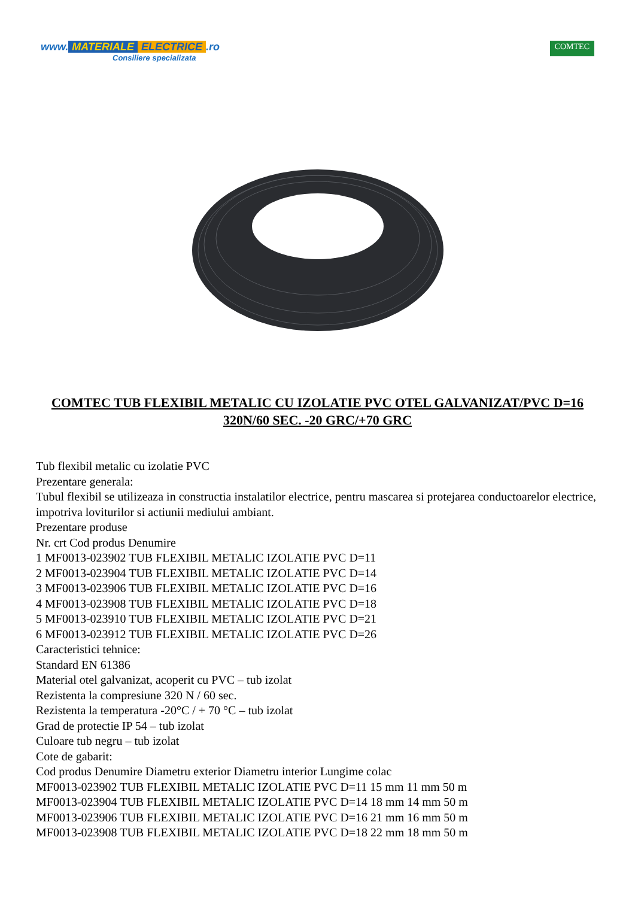www. MATERIALE ELECTRICE.ro
Consiliere specializata
COMTEC
COMTEC TUB FLEXIBIL METALIC CU IZOLATIE PVC OTEL GALVANIZAT/PVC D=16 320N/60 SEC. -20 GRC/+70 GRC
Tub flexibil metalic cu izolatie PVC
Prezentare generala:
Tubul flexibil se utilizeaza in constructia instalatilor electrice, pentru mascarea si protejarea conductoarelor electrice, impotriva loviturilor si actiunii mediului ambiant.
Prezentare produse
Nr. crt Cod produs Denumire
1 MF0013-023902 TUB FLEXIBIL METALIC IZOLATIE PVC D=11
2 MF0013-023904 TUB FLEXIBIL METALIC IZOLATIE PVC D=14
3 MF0013-023906 TUB FLEXIBIL METALIC IZOLATIE PVC D=16
4 MF0013-023908 TUB FLEXIBIL METALIC IZOLATIE PVC D=18
5 MF0013-023910 TUB FLEXIBIL METALIC IZOLATIE PVC D=21
6 MF0013-023912 TUB FLEXIBIL METALIC IZOLATIE PVC D=26
Caracteristici tehnice:
Standard EN 61386
Material otel galvanizat, acoperit cu PVC – tub izolat
Rezistenta la compresiune 320 N / 60 sec.
Rezistenta la temperatura -20°C / + 70 °C – tub izolat
Grad de protectie IP 54 – tub izolat
Culoare tub negru – tub izolat
Cote de gabarit:
Cod produs Denumire Diametru exterior Diametru interior Lungime colac
MF0013-023902 TUB FLEXIBIL METALIC IZOLATIE PVC D=11 15 mm 11 mm 50 m
MF0013-023904 TUB FLEXIBIL METALIC IZOLATIE PVC D=14 18 mm 14 mm 50 m
MF0013-023906 TUB FLEXIBIL METALIC IZOLATIE PVC D=16 21 mm 16 mm 50 m
MF0013-023908 TUB FLEXIBIL METALIC IZOLATIE PVC D=18 22 mm 18 mm 50 m